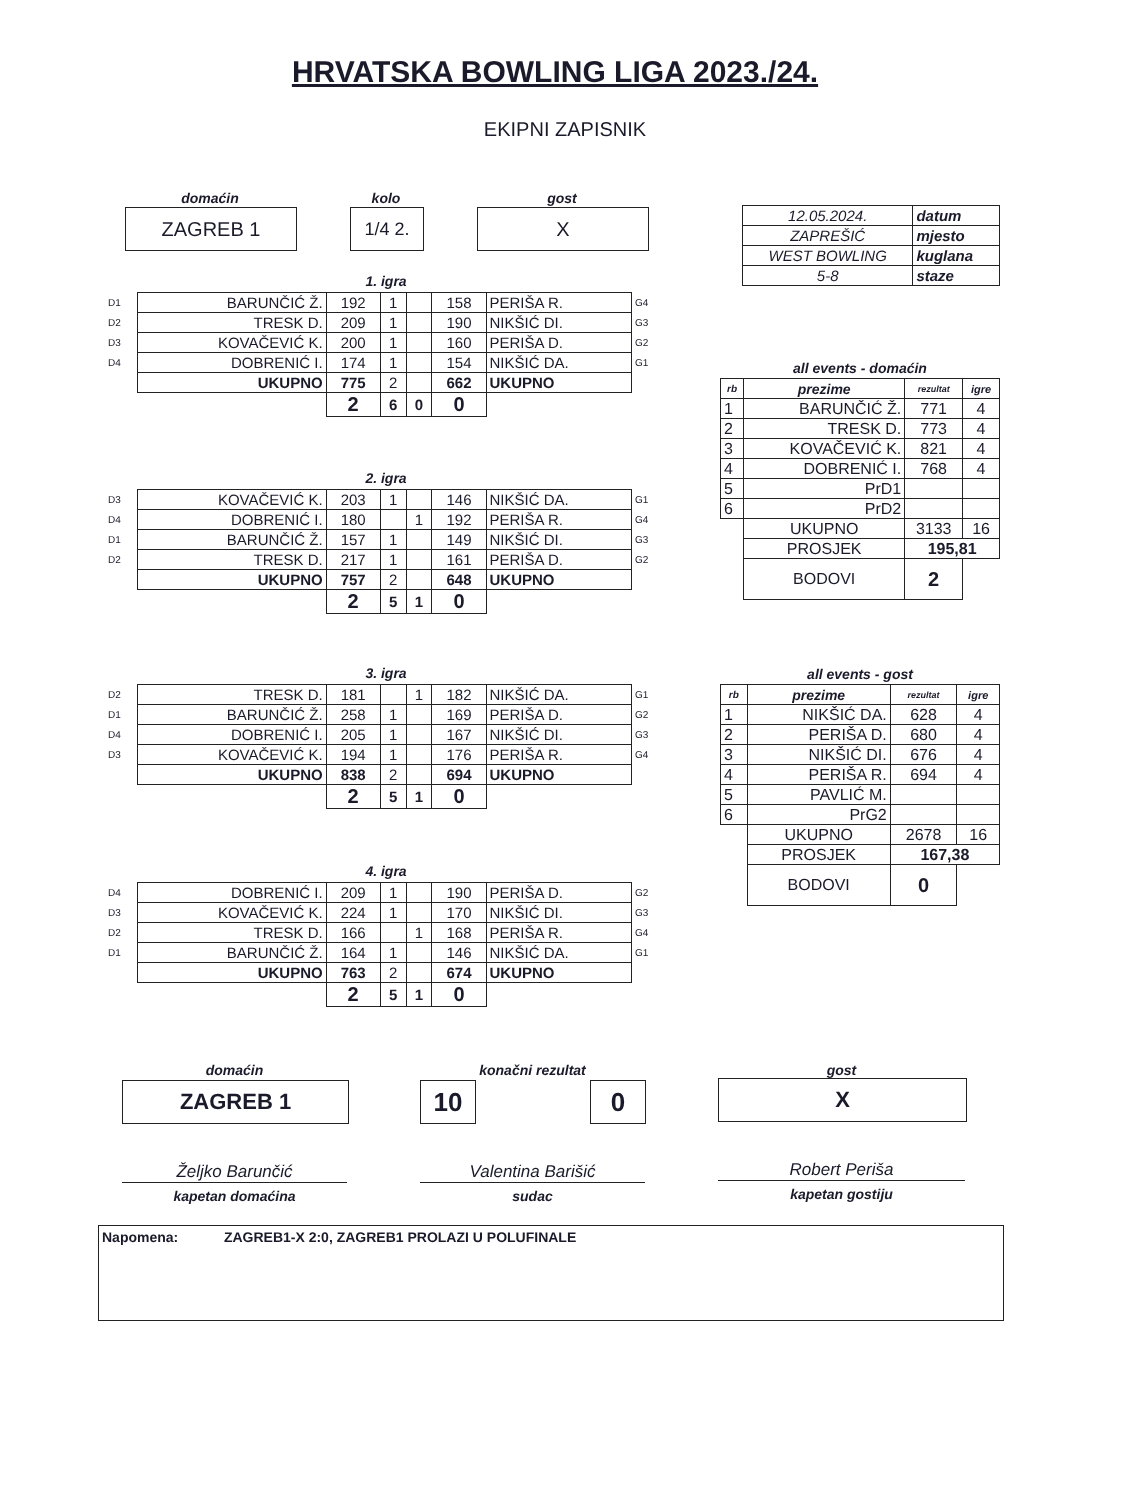HRVATSKA BOWLING LIGA 2023./24.
EKIPNI ZAPISNIK
domaćin
ZAGREB 1
kolo
1/4 2.
gost
X
| 12.05.2024. | datum |
| ZAPREŠIĆ | mjesto |
| WEST BOWLING | kuglana |
| 5-8 | staze |
1. igra
| D1 | BARUNČIĆ Ž. | 192 | 1 | | 158 | PERIŠA R. | G4 |
| D2 | TRESK D. | 209 | 1 | | 190 | NIKŠIĆ DI. | G3 |
| D3 | KOVAČEVIĆ K. | 200 | 1 | | 160 | PERIŠA D. | G2 |
| D4 | DOBRENIĆ I. | 174 | 1 | | 154 | NIKŠIĆ DA. | G1 |
| | UKUPNO | 775 | 2 | | 662 | UKUPNO | |
| | | 2 | 6 | 0 | 0 | | |
2. igra
| D3 | KOVAČEVIĆ K. | 203 | 1 | | 146 | NIKŠIĆ DA. | G1 |
| D4 | DOBRENIĆ I. | 180 | | 1 | 192 | PERIŠA R. | G4 |
| D1 | BARUNČIĆ Ž. | 157 | 1 | | 149 | NIKŠIĆ DI. | G3 |
| D2 | TRESK D. | 217 | 1 | | 161 | PERIŠA D. | G2 |
| | UKUPNO | 757 | 2 | | 648 | UKUPNO | |
| | | 2 | 5 | 1 | 0 | | |
3. igra
| D2 | TRESK D. | 181 | | 1 | 182 | NIKŠIĆ DA. | G1 |
| D1 | BARUNČIĆ Ž. | 258 | 1 | | 169 | PERIŠA D. | G2 |
| D4 | DOBRENIĆ I. | 205 | 1 | | 167 | NIKŠIĆ DI. | G3 |
| D3 | KOVAČEVIĆ K. | 194 | 1 | | 176 | PERIŠA R. | G4 |
| | UKUPNO | 838 | 2 | | 694 | UKUPNO | |
| | | 2 | 5 | 1 | 0 | | |
4. igra
| D4 | DOBRENIĆ I. | 209 | 1 | | 190 | PERIŠA D. | G2 |
| D3 | KOVAČEVIĆ K. | 224 | 1 | | 170 | NIKŠIĆ DI. | G3 |
| D2 | TRESK D. | 166 | | 1 | 168 | PERIŠA R. | G4 |
| D1 | BARUNČIĆ Ž. | 164 | 1 | | 146 | NIKŠIĆ DA. | G1 |
| | UKUPNO | 763 | 2 | | 674 | UKUPNO | |
| | | 2 | 5 | 1 | 0 | | |
all events - domaćin
| rb | prezime | rezultat | igre |
| 1 | BARUNČIĆ Ž. | 771 | 4 |
| 2 | TRESK D. | 773 | 4 |
| 3 | KOVAČEVIĆ K. | 821 | 4 |
| 4 | DOBRENIĆ I. | 768 | 4 |
| 5 | PrD1 | | |
| 6 | PrD2 | | |
| | UKUPNO | 3133 | 16 |
| | PROSJEK | 195,81 | |
| | BODOVI | 2 | |
all events - gost
| rb | prezime | rezultat | igre |
| 1 | NIKŠIĆ DA. | 628 | 4 |
| 2 | PERIŠA D. | 680 | 4 |
| 3 | NIKŠIĆ DI. | 676 | 4 |
| 4 | PERIŠA R. | 694 | 4 |
| 5 | PAVLIĆ M. | | |
| 6 | PrG2 | | |
| | UKUPNO | 2678 | 16 |
| | PROSJEK | 167,38 | |
| | BODOVI | 0 | |
domaćin
ZAGREB 1
konačni rezultat
10 0
gost
X
Željko Barunčić
kapetan domaćina
Valentina Barišić
sudac
Robert Periša
kapetan gostiju
Napomena: ZAGREB1-X 2:0, ZAGREB1 PROLAZI U POLUFINALE